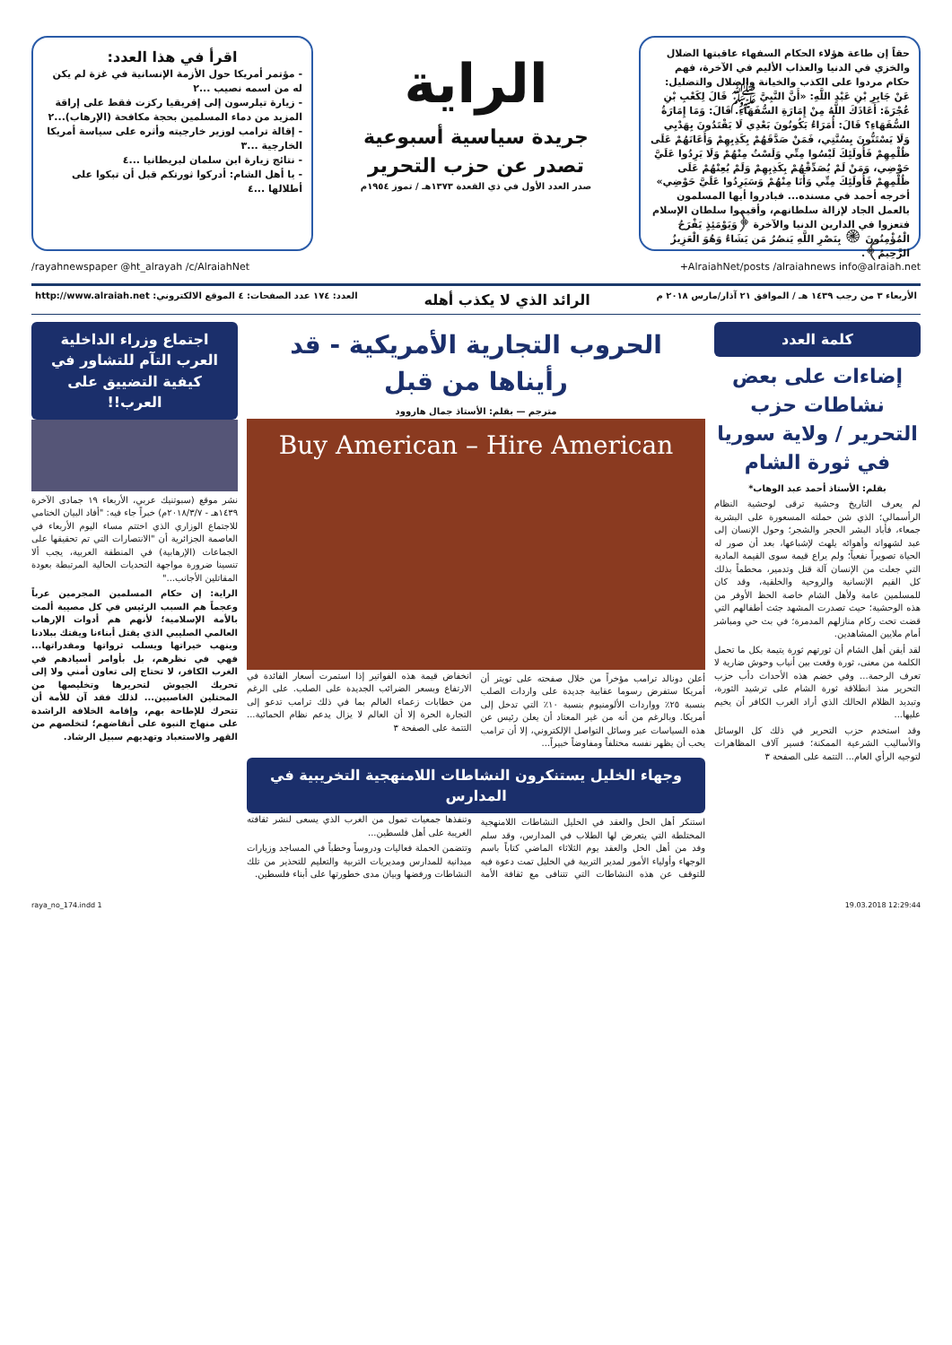حقاً إن طاعة هؤلاء الحكام السفهاء عاقبتها الضلال والخزي في الدنيا والعذاب الأليم في الآخرة، فهم حكام مردوا على الكذب والخيانة والضلال والتضليل: عَنْ جَابِرِ بْنِ عَبْدِ اللَّهِ: «أَنَّ النَّبِيَّ ﷺ قَالَ لِكَعْبِ بْنِ عُجْرَةَ: أَعَاذَكَ اللَّهُ مِنْ إِمَارَةِ السُّفَهَاءِ. قَالَ: وَمَا إِمَارَةُ السُّفَهَاءِ؟ قَالَ: أُمَرَاءُ يَكُونُونَ بَعْدِي لَا يَقْتَدُونَ بِهَدْيِي وَلَا يَسْتَنُّونَ بِسُنَّتِي، فَمَنْ صَدَّقَهُمْ بِكَذِبِهِمْ وَأَعَانَهُمْ عَلَى ظُلْمِهِمْ فَأُولَئِكَ لَيْسُوا مِنِّي وَلَسْتُ مِنْهُمْ وَلَا يَرِدُوا عَلَيَّ حَوْضِي، وَمَنْ لَمْ يُصَدِّقْهُمْ بِكَذِبِهِمْ وَلَمْ يُعِنْهُمْ عَلَى ظُلْمِهِمْ فَأُولَئِكَ مِنِّي وَأَنَا مِنْهُمْ وَسَيَرِدُوا عَلَيَّ حَوْضِي» أخرجه أحمد في مسنده... فبادروا أيها المسلمون بالعمل الجاد لإزالة سلطانهم، وأقيموا سلطان الإسلام فتعزوا في الدارين الدنيا والآخرة ﴿وَيَوْمَئِذٍ يَفْرَحُ الْمُؤْمِنُونَ ۞ بِنَصْرِ اللَّهِ يَنصُرُ مَن يَشَاءُ وَهُوَ الْعَزِيزُ الرَّحِيمُ﴾.
الراية
جريدة سياسية أسبوعية
تصدر عن حزب التحرير
صدر العدد الأول في ذي القعدة ١٣٧٣هـ / تموز ١٩٥٤م
اقرأ في هذا العدد:
- مؤتمر أمريكا حول الأزمة الإنسانية في غزة لم يكن له من اسمه نصيب ...٢
- زيارة تيلرسون إلى إفريقيا ركزت فقط على إراقة المزيد من دماء المسلمين بحجة مكافحة (الإرهاب)...٢
- إقالة ترامب لوزير خارجيته وأثره على سياسة أمريكا الخارجية ...٣
- نتائج زيارة ابن سلمان لبريطانيا ...٤
- يا أهل الشام: أدركوا ثورتكم قبل أن تبكوا على أطلالها ...٤
/rayahnewspaper @ht_alrayah /c/AlraiahNet +AlraiahNet/posts /alraiahnews info@alraiah.net
الأربعاء ٣ من رجب ١٤٣٩ هـ / الموافق ٢١ آذار/مارس ٢٠١٨ م الرائد الذي لا يكذب أهله العدد: ١٧٤ عدد الصفحات: ٤ الموقع الالكتروني: http://www.alraiah.net
كلمة العدد
إضاءات على بعض نشاطات حزب التحرير / ولاية سوريا في ثورة الشام
بقلم: الأستاذ أحمد عبد الوهاب*
لم يعرف التاريخ وحشية ترقى لوحشية النظام الرأسمالي؛ الذي شن حملته المسعورة على البشرية جمعاء، فأباد البشر الحجر والشجر؛ وحول الإنسان إلى عبد لشهواته وأهوائه يلهث لإشباعها، بعد أن صور له الحياة تصويراً نفعياً؛ ولم يراع قيمة سوى القيمة المادية التي جعلت من الإنسان آلة قتل وتدمير، محطماً بذلك كل القيم الإنسانية والروحية والخلقية، وقد كان للمسلمين عامة ولأهل الشام خاصة الحظ الأوفر من هذه الوحشية؛ حيث تصدرت المشهد جثث أطفالهم التي قضت تحت ركام منازلهم المدمرة؛ في بث حي ومباشر أمام ملايين المشاهدين.
لقد أيقن أهل الشام أن ثورتهم ثورة يتيمة بكل ما تحمل الكلمة من معنى، ثورة وقعت بين أنياب وحوش ضارية لا تعرف الرحمة... وفي خضم هذه الأحداث دأب حزب التحرير منذ انطلاقة ثورة الشام على ترشيد الثورة، وتبديد الظلام الحالك الذي أراد الغرب الكافر أن يخيم عليها...
وقد استخدم حزب التحرير في ذلك كل الوسائل والأساليب الشرعية الممكنة؛ فسير آلاف المظاهرات لتوجيه الرأي العام... التتمة على الصفحة ٣
الحروب التجارية الأمريكية - قد رأيناها من قبل
مترجم — بقلم: الأستاذ جمال هاروود
Buy American – Hire American
أعلن دونالد ترامب مؤخراً من خلال صفحته على تويتر أن أمريكا ستفرض رسوما عقابية جديدة على واردات الصلب بنسبة ٢٥٪ وواردات الألومنيوم بنسبة ١٠٪ التي تدخل إلى أمريكا. وبالرغم من أنه من غير المعتاد أن يعلن رئيس عن هذه السياسات عبر وسائل التواصل الإلكتروني، إلا أن ترامب يحب أن يظهر نفسه مختلفاً ومفاوضاً خبيراً...
انخفاض قيمة هذه الفواتير إذا استمرت أسعار الفائدة في الارتفاع وبسعر الضرائب الجديدة على الصلب. على الرغم من خطابات زعماء العالم بما في ذلك ترامب تدعو إلى التجارة الحرة إلا أن العالم لا يزال يدعم نظام الحمائية... التتمة على الصفحة ٣
وجهاء الخليل يستنكرون النشاطات اللامنهجية التخريبية في المدارس
استنكر أهل الحل والعقد في الخليل النشاطات اللامنهجية المختلطة التي يتعرض لها الطلاب في المدارس، وقد سلم وفد من أهل الحل والعقد يوم الثلاثاء الماضي كتاباً باسم الوجهاء وأولياء الأمور لمدير التربية في الخليل تمت دعوة فيه للتوقف عن هذه النشاطات التي تتنافى مع ثقافة الأمة وتنفذها جمعيات تمول من الغرب الذي يسعى لنشر ثقافته الغريبة على أهل فلسطين...
وتتضمن الحملة فعاليات ودروساً وخطباً في المساجد وزيارات ميدانية للمدارس ومديريات التربية والتعليم للتحذير من تلك النشاطات ورفضها وبيان مدى خطورتها على أبناء فلسطين.
اجتماع وزراء الداخلية العرب التآم للتشاور في كيفية التضييق على العرب!!
نشر موقع (سبوتنيك عربي، الأربعاء ١٩ جمادى الآخرة ١٤٣٩هـ - ٢٠١٨/٣/٧م) خبراً جاء فيه: "أفاد البيان الختامي للاجتماع الوزاري الذي اختتم مساء اليوم الأربعاء في العاصمة الجزائرية أن "الانتصارات التي تم تحقيقها على الجماعات (الإرهابية) في المنطقة العربية، يجب ألا تنسينا ضرورة مواجهة التحديات الحالية المرتبطة بعودة المقاتلين الأجانب..."
الراية: إن حكام المسلمين المجرمين عرباً وعجماً هم السبب الرئيس في كل مصيبة ألمت بالأمة الإسلامية؛ لأنهم هم أدوات الإرهاب العالمي الصليبي الذي يقتل أبناءنا ويفتك ببلادنا وينهب خيراتها ويسلب ثرواتها ومقدراتها... فهي في نظرهم، بل بأوامر أسيادهم في الغرب الكافر، لا تحتاج إلى تعاون أمني ولا إلى تحريك الجيوش لتحريرها وتخليصها من المحتلين الغاصبين... لذلك فقد آن للأمة أن تتحرك للإطاحة بهم، وإقامة الخلافة الراشدة على منهاج النبوة على أنقاضهم؛ لتخلصهم من القهر والاستعباد وتهديهم سبيل الرشاد.
raya_no_174.indd 1 19.03.2018 12:29:44